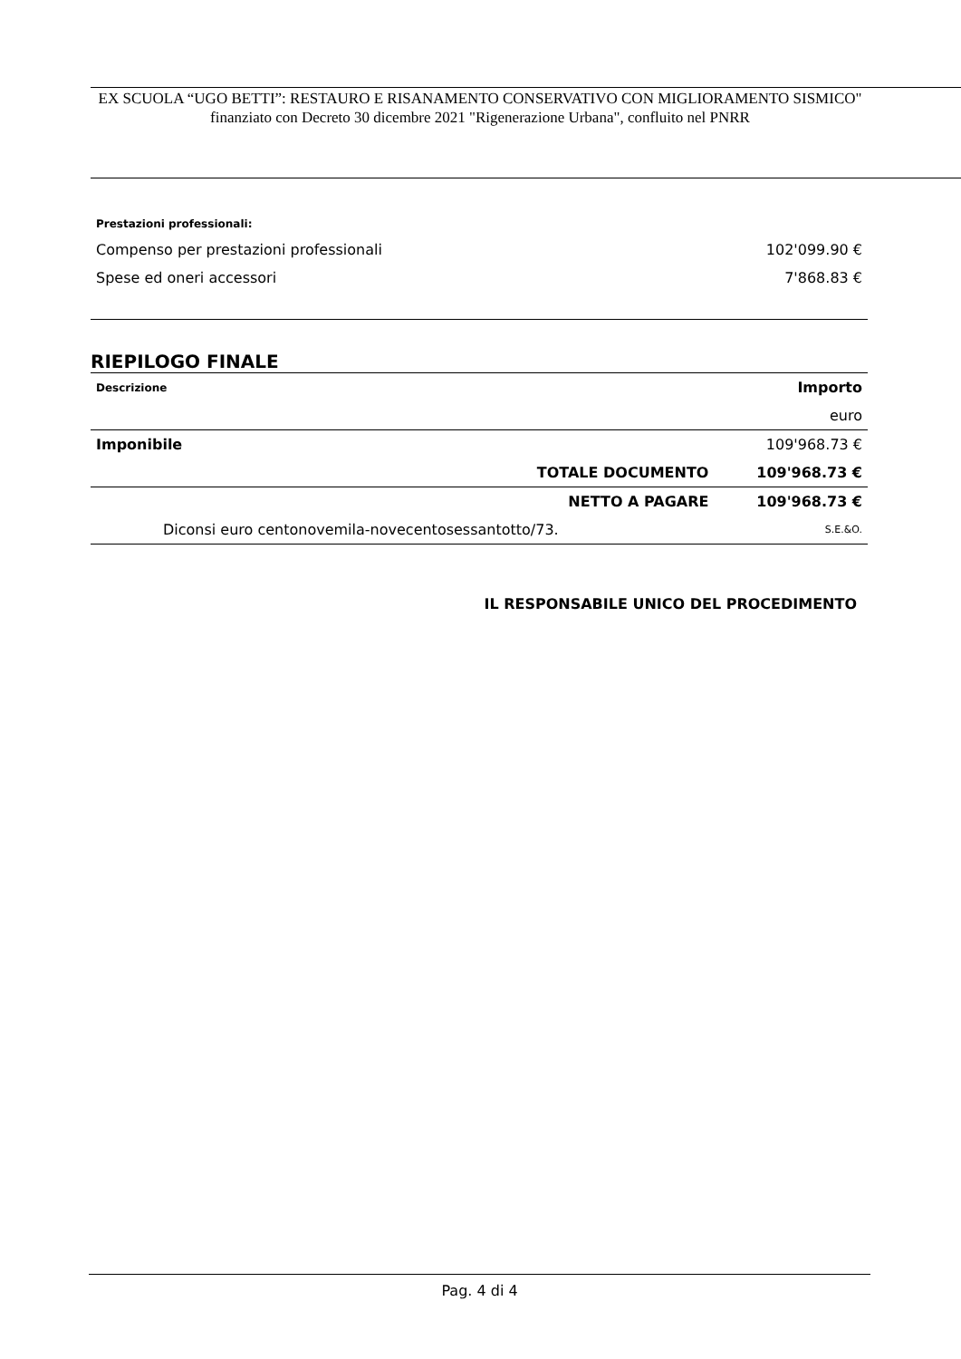EX SCUOLA “UGO BETTI”: RESTAURO E RISANAMENTO CONSERVATIVO CON MIGLIORAMENTO SISMICO" finanziato con Decreto 30 dicembre 2021 "Rigenerazione Urbana", confluito nel PNRR
| Prestazioni professionali: | |
| Compenso per prestazioni professionali | 102'099.90 € |
| Spese ed oneri accessori | 7'868.83 € |
RIEPILOGO FINALE
| Descrizione | Importo | |
| --- | --- | --- |
| | | euro |
| Imponibile | | 109'968.73 € |
| | TOTALE DOCUMENTO | 109'968.73 € |
| | NETTO A PAGARE | 109'968.73 € |
| Diconsi euro centonovemila-novecentosessantotto/73. | | S.E.&O. |
IL RESPONSABILE UNICO DEL PROCEDIMENTO
Pag. 4 di 4